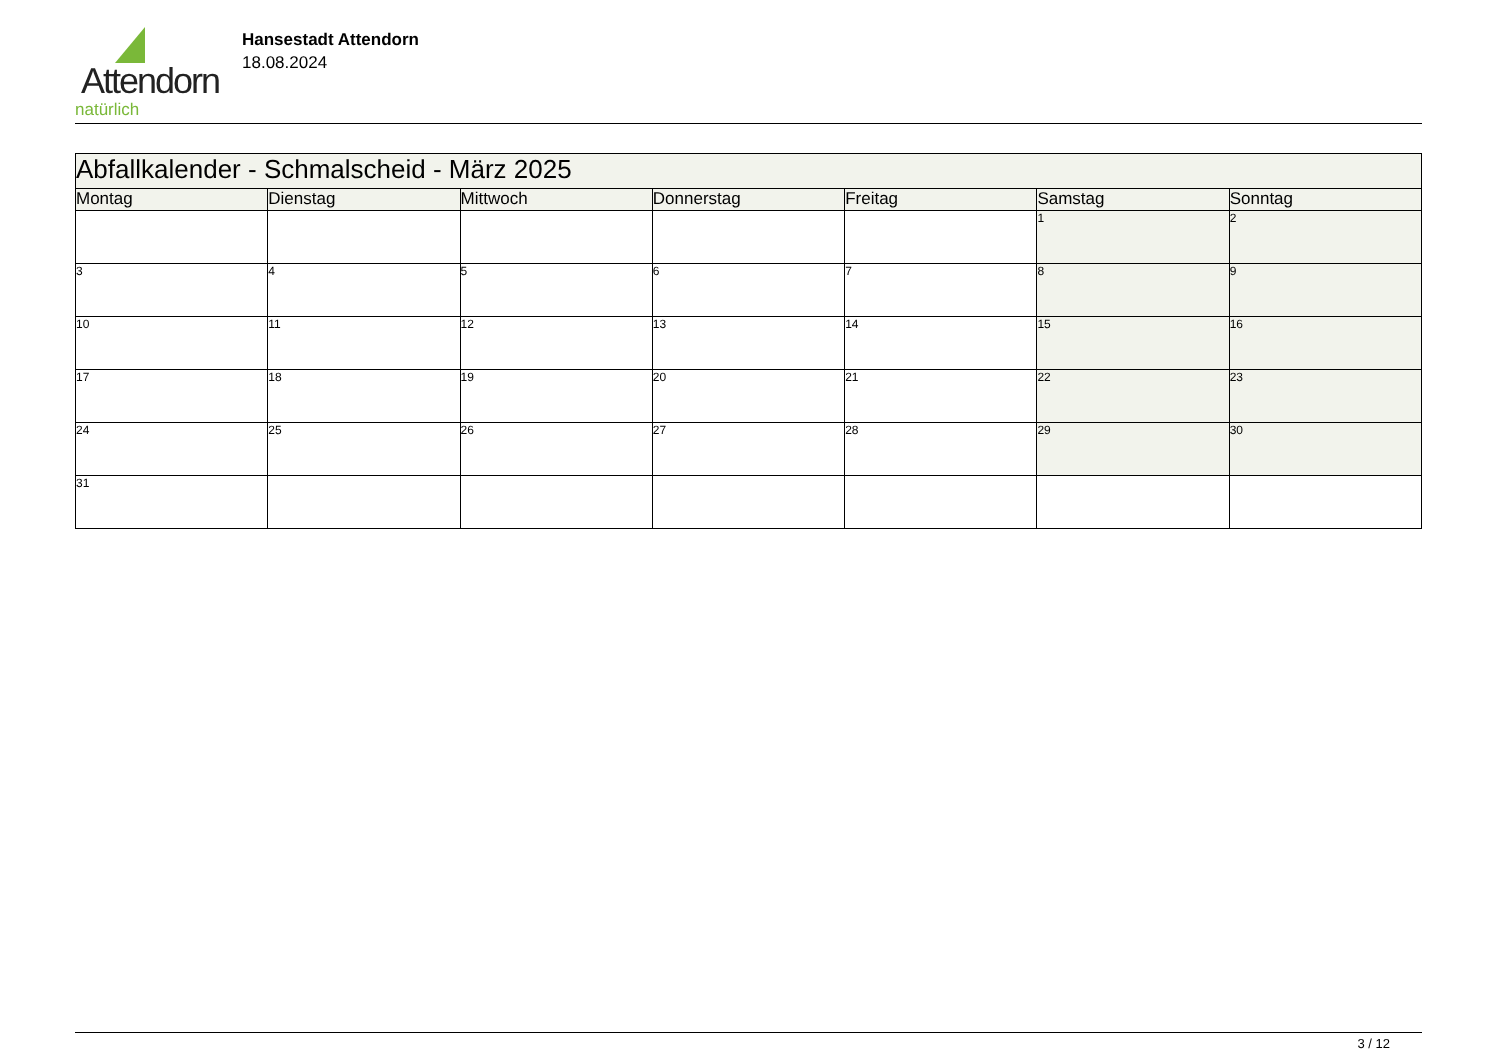Attendorn
natürlich
Hansestadt Attendorn
18.08.2024
| Abfallkalender - Schmalscheid - März 2025 | | | | | | |
| Montag | Dienstag | Mittwoch | Donnerstag | Freitag | Samstag | Sonntag |
| | | | | | 1 | 2 |
| 3 | 4 | 5 | 6 | 7 | 8 | 9 |
| 10 | 11 | 12 | 13 | 14 | 15 | 16 |
| 17 | 18 | 19 | 20 | 21 | 22 | 23 |
| 24 | 25 | 26 | 27 | 28 | 29 | 30 |
| 31 | | | | | | |
3 / 12